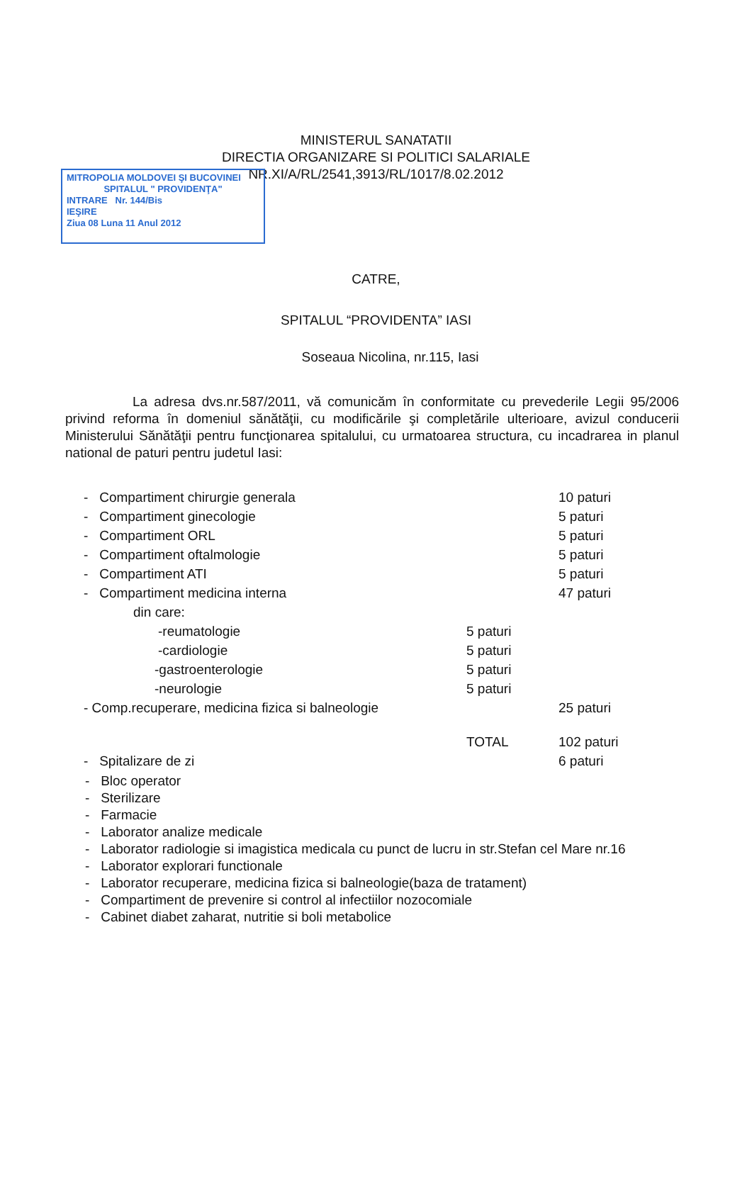MITROPOLIA MOLDOVEI ŞI BUCOVINEI
SPITALUL " PROVIDENŢA"
INTRARE Nr. 144/Bis
IEŞIRE
Ziua 08 Luna 11 Anul 2012
MINISTERUL SANATATII
DIRECTIA ORGANIZARE SI POLITICI SALARIALE
NR.XI/A/RL/2541,3913/RL/1017/8.02.2012
CATRE,
SPITALUL “PROVIDENTA” IASI
Soseaua Nicolina, nr.115, Iasi
La adresa dvs.nr.587/2011, vă comunicăm în conformitate cu prevederile Legii 95/2006 privind reforma în domeniul sănătăţii, cu modificările şi completările ulterioare, avizul conducerii Ministerului Sănătăţii pentru funcţionarea spitalului, cu urmatoarea structura, cu incadrarea in planul national de paturi pentru judetul Iasi:
| - Compartiment chirurgie generala | | 10 paturi |
| - Compartiment ginecologie | | 5 paturi |
| - Compartiment ORL | | 5 paturi |
| - Compartiment oftalmologie | | 5 paturi |
| - Compartiment ATI | | 5 paturi |
| - Compartiment medicina interna | | 47 paturi |
| din care: | | |
| -reumatologie | 5 paturi | |
| -cardiologie | 5 paturi | |
| -gastroenterologie | 5 paturi | |
| -neurologie | 5 paturi | |
| - Comp.recuperare, medicina fizica si balneologie | | 25 paturi |
| | TOTAL | 102 paturi |
| - Spitalizare de zi | | 6 paturi |
- Bloc operator
- Sterilizare
- Farmacie
- Laborator analize medicale
- Laborator radiologie si imagistica medicala cu punct de lucru in str.Stefan cel Mare nr.16
- Laborator explorari functionale
- Laborator recuperare, medicina fizica si balneologie(baza de tratament)
- Compartiment de prevenire si control al infectiilor nozocomiale
- Cabinet diabet zaharat, nutritie si boli metabolice